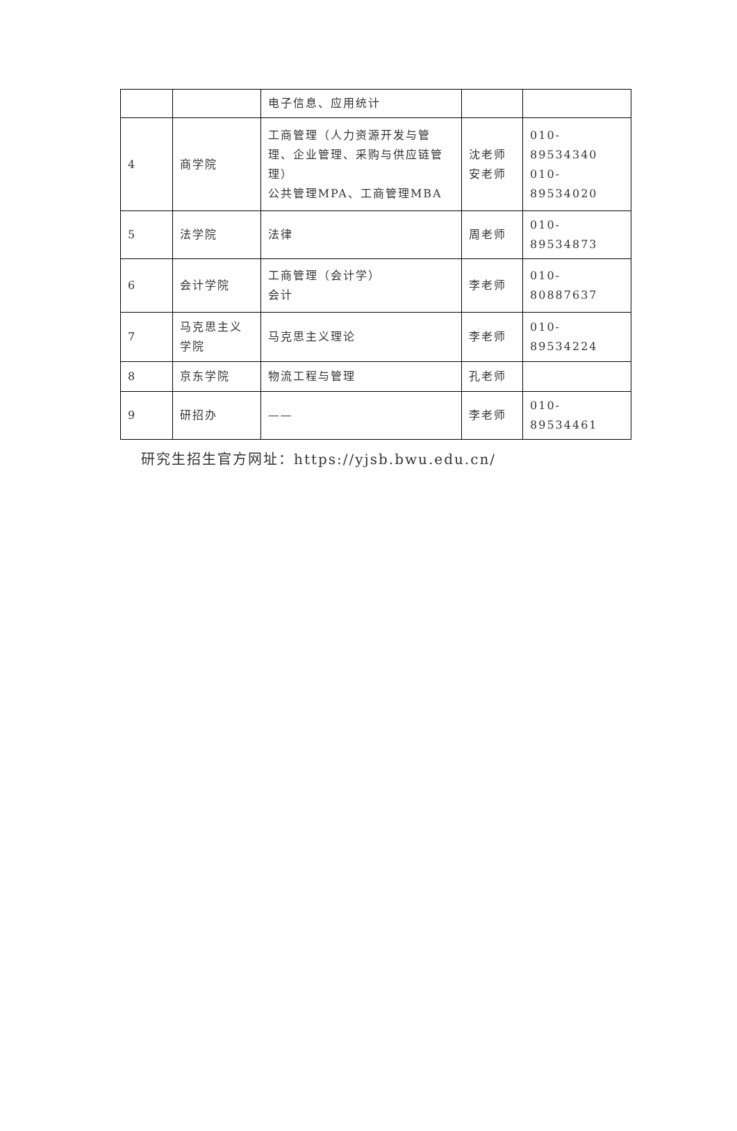| | | 电子信息、应用统计 | | |
| 4 | 商学院 | 工商管理（人力资源开发与管理、企业管理、采购与供应链管理） 公共管理MPA、工商管理MBA | 沈老师 安老师 | 010-89534340 010-89534020 |
| 5 | 法学院 | 法律 | 周老师 | 010-89534873 |
| 6 | 会计学院 | 工商管理（会计学） 会计 | 李老师 | 010-80887637 |
| 7 | 马克思主义学院 | 马克思主义理论 | 李老师 | 010-89534224 |
| 8 | 京东学院 | 物流工程与管理 | 孔老师 | |
| 9 | 研招办 | —— | 李老师 | 010-89534461 |
研究生招生官方网址：https://yjsb.bwu.edu.cn/